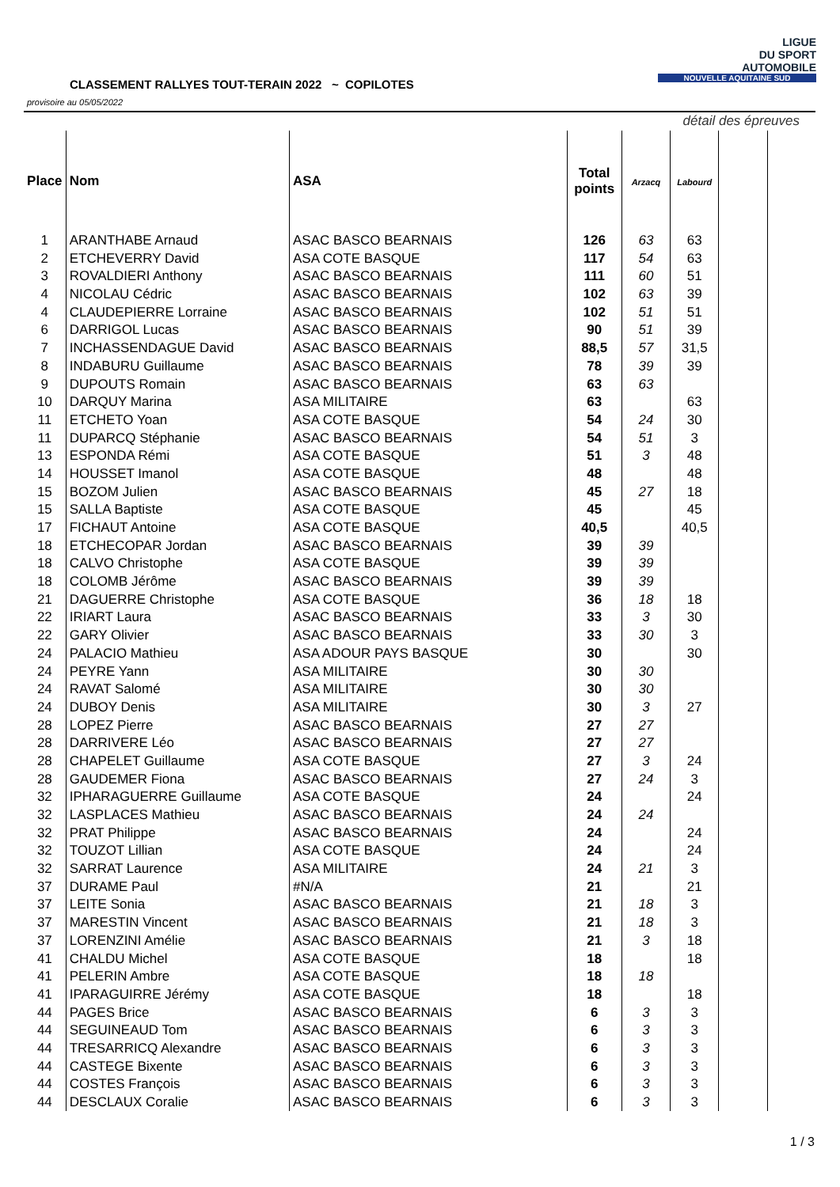CLASSEMENT RALLYES TOUT-TERAIN 2022 ~ COPILOTES
provisoire au 05/05/2022
LIGUE
DU SPORT
AUTOMOBILE
NOUVELLE AQUITAINE SUD
| | | | | détail des épreuves | | | |
| Place | Nom | ASA | Total points | Arzacq | Labourd | | |
| 1 | ARANTHABE Arnaud | ASAC BASCO BEARNAIS | 126 | 63 | 63 | | |
| 2 | ETCHEVERRY David | ASA COTE BASQUE | 117 | 54 | 63 | | |
| 3 | ROVALDIERI Anthony | ASAC BASCO BEARNAIS | 111 | 60 | 51 | | |
| 4 | NICOLAU Cédric | ASAC BASCO BEARNAIS | 102 | 63 | 39 | | |
| 4 | CLAUDEPIERRE Lorraine | ASAC BASCO BEARNAIS | 102 | 51 | 51 | | |
| 6 | DARRIGOL Lucas | ASAC BASCO BEARNAIS | 90 | 51 | 39 | | |
| 7 | INCHASSENDAGUE David | ASAC BASCO BEARNAIS | 88,5 | 57 | 31,5 | | |
| 8 | INDABURU Guillaume | ASAC BASCO BEARNAIS | 78 | 39 | 39 | | |
| 9 | DUPOUTS Romain | ASAC BASCO BEARNAIS | 63 | 63 | | | |
| 10 | DARQUY Marina | ASA MILITAIRE | 63 | | 63 | | |
| 11 | ETCHETO Yoan | ASA COTE BASQUE | 54 | 24 | 30 | | |
| 11 | DUPARCQ Stéphanie | ASAC BASCO BEARNAIS | 54 | 51 | 3 | | |
| 13 | ESPONDA Rémi | ASA COTE BASQUE | 51 | 3 | 48 | | |
| 14 | HOUSSET Imanol | ASA COTE BASQUE | 48 | | 48 | | |
| 15 | BOZOM Julien | ASAC BASCO BEARNAIS | 45 | 27 | 18 | | |
| 15 | SALLA Baptiste | ASA COTE BASQUE | 45 | | 45 | | |
| 17 | FICHAUT Antoine | ASA COTE BASQUE | 40,5 | | 40,5 | | |
| 18 | ETCHECOPAR Jordan | ASAC BASCO BEARNAIS | 39 | 39 | | | |
| 18 | CALVO Christophe | ASA COTE BASQUE | 39 | 39 | | | |
| 18 | COLOMB Jérôme | ASAC BASCO BEARNAIS | 39 | 39 | | | |
| 21 | DAGUERRE Christophe | ASA COTE BASQUE | 36 | 18 | 18 | | |
| 22 | IRIART Laura | ASAC BASCO BEARNAIS | 33 | 3 | 30 | | |
| 22 | GARY Olivier | ASAC BASCO BEARNAIS | 33 | 30 | 3 | | |
| 24 | PALACIO Mathieu | ASA ADOUR PAYS BASQUE | 30 | | 30 | | |
| 24 | PEYRE Yann | ASA MILITAIRE | 30 | 30 | | | |
| 24 | RAVAT Salomé | ASA MILITAIRE | 30 | 30 | | | |
| 24 | DUBOY Denis | ASA MILITAIRE | 30 | 3 | 27 | | |
| 28 | LOPEZ Pierre | ASAC BASCO BEARNAIS | 27 | 27 | | | |
| 28 | DARRIVERE Léo | ASAC BASCO BEARNAIS | 27 | 27 | | | |
| 28 | CHAPELET Guillaume | ASA COTE BASQUE | 27 | 3 | 24 | | |
| 28 | GAUDEMER Fiona | ASAC BASCO BEARNAIS | 27 | 24 | 3 | | |
| 32 | IPHARAGUERRE Guillaume | ASA COTE BASQUE | 24 | | 24 | | |
| 32 | LASPLACES Mathieu | ASAC BASCO BEARNAIS | 24 | 24 | | | |
| 32 | PRAT Philippe | ASAC BASCO BEARNAIS | 24 | | 24 | | |
| 32 | TOUZOT Lillian | ASA COTE BASQUE | 24 | | 24 | | |
| 32 | SARRAT Laurence | ASA MILITAIRE | 24 | 21 | 3 | | |
| 37 | DURAME Paul | #N/A | 21 | | 21 | | |
| 37 | LEITE Sonia | ASAC BASCO BEARNAIS | 21 | 18 | 3 | | |
| 37 | MARESTIN Vincent | ASAC BASCO BEARNAIS | 21 | 18 | 3 | | |
| 37 | LORENZINI Amélie | ASAC BASCO BEARNAIS | 21 | 3 | 18 | | |
| 41 | CHALDU Michel | ASA COTE BASQUE | 18 | | 18 | | |
| 41 | PELERIN Ambre | ASA COTE BASQUE | 18 | 18 | | | |
| 41 | IPARAGUIRRE Jérémy | ASA COTE BASQUE | 18 | | 18 | | |
| 44 | PAGES Brice | ASAC BASCO BEARNAIS | 6 | 3 | 3 | | |
| 44 | SEGUINEAUD Tom | ASAC BASCO BEARNAIS | 6 | 3 | 3 | | |
| 44 | TRESARRICQ Alexandre | ASAC BASCO BEARNAIS | 6 | 3 | 3 | | |
| 44 | CASTEGE Bixente | ASAC BASCO BEARNAIS | 6 | 3 | 3 | | |
| 44 | COSTES François | ASAC BASCO BEARNAIS | 6 | 3 | 3 | | |
| 44 | DESCLAUX Coralie | ASAC BASCO BEARNAIS | 6 | 3 | 3 | | |
1 / 3